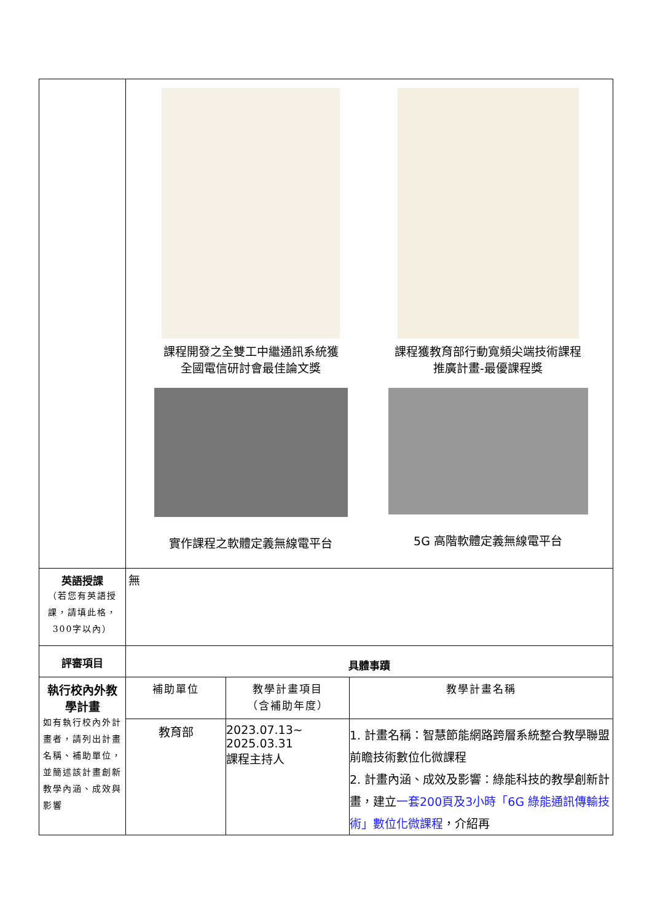| | 課程開發之全雙工中繼通訊系統獲 全國電信研討會最佳論文獎 課程獲教育部行動寬頻尖端技術課程 推廣計畫-最優課程獎 實作課程之軟體定義無線電平台 5G 高階軟體定義無線電平台 | | |
| 英語授課 （若您有英語授課，請填此格，300字以內） | 無 | | |
| 評審項目 | 具體事蹟 | | |
| 執行校內外教學計畫 如有執行校內外計畫者，請列出計畫名稱、補助單位，並簡述該計畫創新教學內涵、成效與影響 | 補助單位 | 教學計畫項目 （含補助年度） | 教學計畫名稱 |
| | 教育部 | 2023.07.13~ 2025.03.31 課程主持人 | 1. 計畫名稱：智慧節能網路跨層系統整合教學聯盟前瞻技術數位化微課程 2. 計畫內涵、成效及影響：綠能科技的教學創新計畫，建立 一套200頁及3小時「6G 綠能通訊傳輸技術」數位化微課程 ，介紹再 |